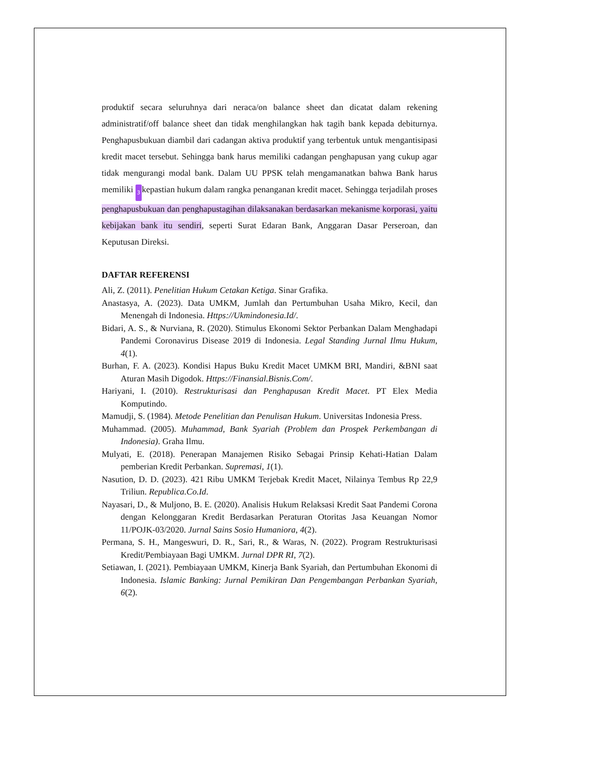produktif secara seluruhnya dari neraca/on balance sheet dan dicatat dalam rekening administratif/off balance sheet dan tidak menghilangkan hak tagih bank kepada debiturnya. Penghapusbukuan diambil dari cadangan aktiva produktif yang terbentuk untuk mengantisipasi kredit macet tersebut. Sehingga bank harus memiliki cadangan penghapusan yang cukup agar tidak mengurangi modal bank. Dalam UU PPSK telah mengamanatkan bahwa Bank harus memiliki 3 kepastian hukum dalam rangka penanganan kredit macet. Sehingga terjadilah proses penghapusbukuan dan penghapustagihan dilaksanakan berdasarkan mekanisme korporasi, yaitu kebijakan bank itu sendiri, seperti Surat Edaran Bank, Anggaran Dasar Perseroan, dan Keputusan Direksi.
DAFTAR REFERENSI
Ali, Z. (2011). Penelitian Hukum Cetakan Ketiga. Sinar Grafika.
Anastasya, A. (2023). Data UMKM, Jumlah dan Pertumbuhan Usaha Mikro, Kecil, dan Menengah di Indonesia. Https://Ukmindonesia.Id/.
Bidari, A. S., & Nurviana, R. (2020). Stimulus Ekonomi Sektor Perbankan Dalam Menghadapi Pandemi Coronavirus Disease 2019 di Indonesia. Legal Standing Jurnal Ilmu Hukum, 4(1).
Burhan, F. A. (2023). Kondisi Hapus Buku Kredit Macet UMKM BRI, Mandiri, &BNI saat Aturan Masih Digodok. Https://Finansial.Bisnis.Com/.
Hariyani, I. (2010). Restrukturisasi dan Penghapusan Kredit Macet. PT Elex Media Komputindo.
Mamudji, S. (1984). Metode Penelitian dan Penulisan Hukum. Universitas Indonesia Press.
Muhammad. (2005). Muhammad, Bank Syariah (Problem dan Prospek Perkembangan di Indonesia). Graha Ilmu.
Mulyati, E. (2018). Penerapan Manajemen Risiko Sebagai Prinsip Kehati-Hatian Dalam pemberian Kredit Perbankan. Supremasi, 1(1).
Nasution, D. D. (2023). 421 Ribu UMKM Terjebak Kredit Macet, Nilainya Tembus Rp 22,9 Triliun. Republica.Co.Id.
Nayasari, D., & Muljono, B. E. (2020). Analisis Hukum Relaksasi Kredit Saat Pandemi Corona dengan Kelonggaran Kredit Berdasarkan Peraturan Otoritas Jasa Keuangan Nomor 11/POJK-03/2020. Jurnal Sains Sosio Humaniora, 4(2).
Permana, S. H., Mangeswuri, D. R., Sari, R., & Waras, N. (2022). Program Restrukturisasi Kredit/Pembiayaan Bagi UMKM. Jurnal DPR RI, 7(2).
Setiawan, I. (2021). Pembiayaan UMKM, Kinerja Bank Syariah, dan Pertumbuhan Ekonomi di Indonesia. Islamic Banking: Jurnal Pemikiran Dan Pengembangan Perbankan Syariah, 6(2).